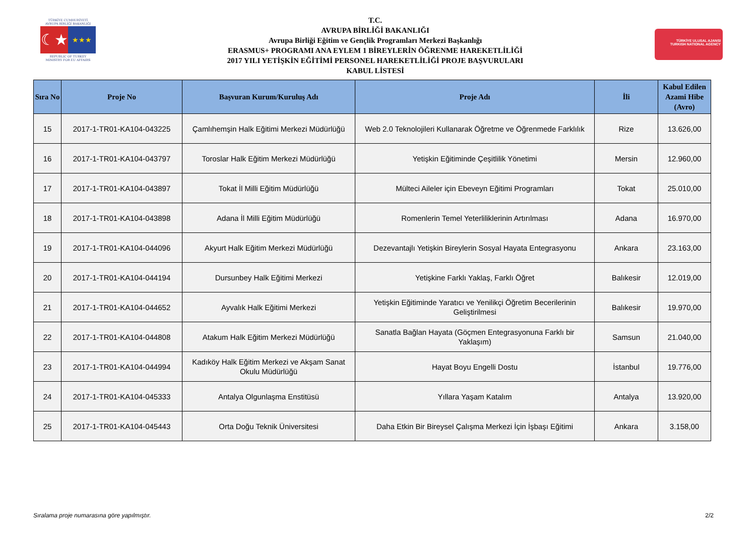TÜRKİYE CUMHURİYETİ
AVRUPA BİRLİĞİ BAKANLIĞI
☾★
★★★
REPUBLIC OF TURKEY
MINISTRY FOR EU AFFAIRS
T.C.
AVRUPA BİRLİĞİ BAKANLIĞI
Avrupa Birliği Eğitim ve Gençlik Programları Merkezi Başkanlığı
ERASMUS+ PROGRAMI ANA EYLEM 1 BİREYLERİN ÖĞRENME HAREKETLİLİĞİ
2017 YILI YETİŞKİN EĞİTİMİ PERSONEL HAREKETLİLİĞİ PROJE BAŞVURULARI
KABUL LİSTESİ
TÜRKİYE ULUSAL AJANSI
TURKISH NATIONAL AGENCY
| Sıra No | Proje No | Başvuran Kurum/Kuruluş Adı | Proje Adı | İli | Kabul Edilen Azami Hibe (Avro) |
| --- | --- | --- | --- | --- | --- |
| 15 | 2017-1-TR01-KA104-043225 | Çamlıhemşin Halk Eğitimi Merkezi Müdürlüğü | Web 2.0 Teknolojileri Kullanarak Öğretme ve Öğrenmede Farklılık | Rize | 13.626,00 |
| 16 | 2017-1-TR01-KA104-043797 | Toroslar Halk Eğitim Merkezi Müdürlüğü | Yetişkin Eğitiminde Çeşitlilik Yönetimi | Mersin | 12.960,00 |
| 17 | 2017-1-TR01-KA104-043897 | Tokat İl Milli Eğitim Müdürlüğü | Mülteci Aileler için Ebeveyn Eğitimi Programları | Tokat | 25.010,00 |
| 18 | 2017-1-TR01-KA104-043898 | Adana İl Milli Eğitim Müdürlüğü | Romenlerin Temel Yeterliliklerinin Artırılması | Adana | 16.970,00 |
| 19 | 2017-1-TR01-KA104-044096 | Akyurt Halk Eğitim Merkezi Müdürlüğü | Dezevantajlı Yetişkin Bireylerin Sosyal Hayata Entegrasyonu | Ankara | 23.163,00 |
| 20 | 2017-1-TR01-KA104-044194 | Dursunbey Halk Eğitimi Merkezi | Yetişkine Farklı Yaklaş, Farklı Öğret | Balıkesir | 12.019,00 |
| 21 | 2017-1-TR01-KA104-044652 | Ayvalık Halk Eğitimi Merkezi | Yetişkin Eğitiminde Yaratıcı ve Yenilikçi Öğretim Becerilerinin Geliştirilmesi | Balıkesir | 19.970,00 |
| 22 | 2017-1-TR01-KA104-044808 | Atakum Halk Eğitim Merkezi Müdürlüğü | Sanatla Bağlan Hayata (Göçmen Entegrasyonuna Farklı bir Yaklaşım) | Samsun | 21.040,00 |
| 23 | 2017-1-TR01-KA104-044994 | Kadıköy Halk Eğitim Merkezi ve Akşam Sanat Okulu Müdürlüğü | Hayat Boyu Engelli Dostu | İstanbul | 19.776,00 |
| 24 | 2017-1-TR01-KA104-045333 | Antalya Olgunlaşma Enstitüsü | Yıllara Yaşam Katalım | Antalya | 13.920,00 |
| 25 | 2017-1-TR01-KA104-045443 | Orta Doğu Teknik Üniversitesi | Daha Etkin Bir Bireysel Çalışma Merkezi İçin İşbaşı Eğitimi | Ankara | 3.158,00 |
Sıralama proje numarasına göre yapılmıştır. 2/2